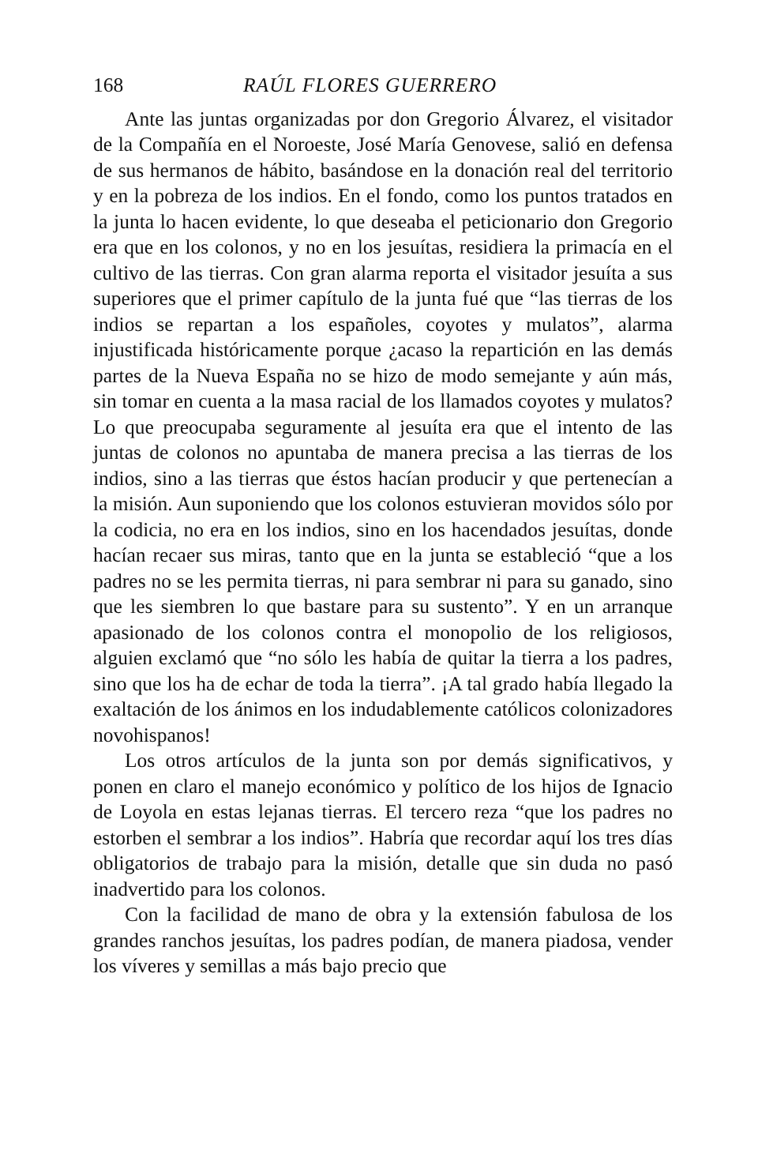168 RAÚL FLORES GUERRERO
Ante las juntas organizadas por don Gregorio Álvarez, el visitador de la Compañía en el Noroeste, José María Genovese, salió en defensa de sus hermanos de hábito, basándose en la donación real del territorio y en la pobreza de los indios. En el fondo, como los puntos tratados en la junta lo hacen evidente, lo que deseaba el peticionario don Gregorio era que en los colonos, y no en los jesuítas, residiera la primacía en el cultivo de las tierras. Con gran alarma reporta el visitador jesuíta a sus superiores que el primer capítulo de la junta fué que “las tierras de los indios se repartan a los españoles, coyotes y mulatos”, alarma injustificada históricamente porque ¿acaso la repartición en las demás partes de la Nueva España no se hizo de modo semejante y aún más, sin tomar en cuenta a la masa racial de los llamados coyotes y mulatos? Lo que preocupaba seguramente al jesuíta era que el intento de las juntas de colonos no apuntaba de manera precisa a las tierras de los indios, sino a las tierras que éstos hacían producir y que pertenecían a la misión. Aun suponiendo que los colonos estuvieran movidos sólo por la codicia, no era en los indios, sino en los hacendados jesuítas, donde hacían recaer sus miras, tanto que en la junta se estableció “que a los padres no se les permita tierras, ni para sembrar ni para su ganado, sino que les siembren lo que bastare para su sustento”. Y en un arranque apasionado de los colonos contra el monopolio de los religiosos, alguien exclamó que “no sólo les había de quitar la tierra a los padres, sino que los ha de echar de toda la tierra”. ¡A tal grado había llegado la exaltación de los ánimos en los indudablemente católicos colonizadores novohispanos!
Los otros artículos de la junta son por demás significativos, y ponen en claro el manejo económico y político de los hijos de Ignacio de Loyola en estas lejanas tierras. El tercero reza “que los padres no estorben el sembrar a los indios”. Habría que recordar aquí los tres días obligatorios de trabajo para la misión, detalle que sin duda no pasó inadvertido para los colonos.
Con la facilidad de mano de obra y la extensión fabulosa de los grandes ranchos jesuítas, los padres podían, de manera piadosa, vender los víveres y semillas a más bajo precio que